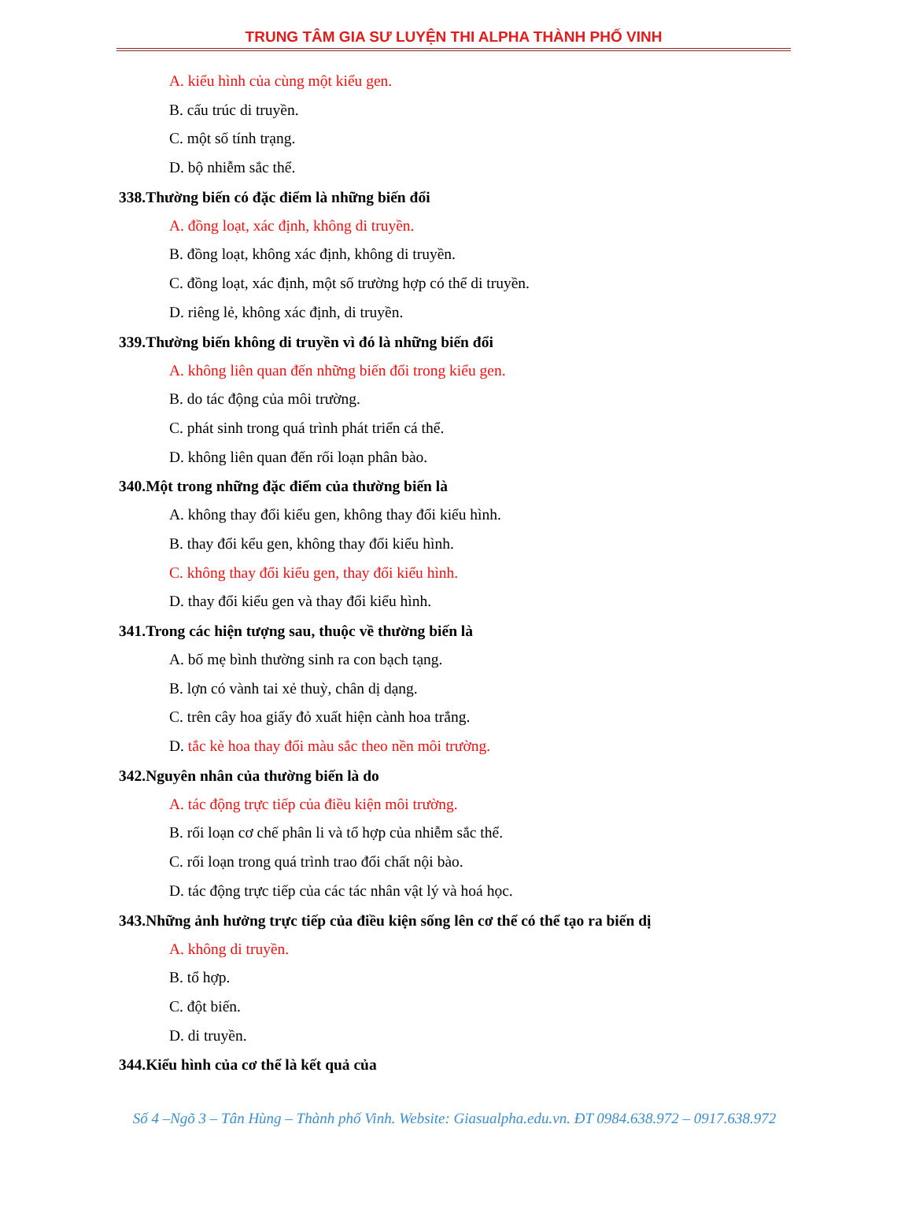TRUNG TÂM GIA SƯ LUYỆN THI ALPHA THÀNH PHỐ VINH
A. kiểu hình của cùng một kiểu gen.
B. cấu trúc di truyền.
C. một số tính trạng.
D. bộ nhiễm sắc thể.
338.Thường biến có đặc điểm là những biến đổi
A. đồng loạt, xác định, không di truyền.
B. đồng loạt, không xác định, không di truyền.
C. đồng loạt, xác định, một số trường hợp có thể di truyền.
D. riêng lẻ, không xác định, di truyền.
339.Thường biến không di truyền vì đó là những biến đổi
A. không liên quan đến những biến đổi trong kiểu gen.
B. do tác động của môi trường.
C. phát sinh trong quá trình phát triển cá thể.
D. không liên quan đến rối loạn phân bào.
340.Một trong những đặc điểm của thường biến là
A. không thay đổi kiểu gen, không thay đổi kiểu hình.
B. thay đổi kểu gen, không thay đổi kiểu hình.
C. không thay đổi kiểu gen, thay đổi kiểu hình.
D. thay đổi kiểu gen và thay đổi kiểu hình.
341.Trong các hiện tượng sau, thuộc về thường biến là
A. bố mẹ bình thường sinh ra con bạch tạng.
B. lợn có vành tai xẻ thuỳ, chân dị dạng.
C. trên cây hoa giấy đỏ xuất hiện cành hoa trắng.
D. tắc kè hoa thay đổi màu sắc theo nền môi trường.
342.Nguyên nhân của thường biến là do
A. tác động trực tiếp của điều kiện môi trường.
B. rối loạn cơ chế phân li và tổ hợp của nhiễm sắc thể.
C. rối loạn trong quá trình trao đổi chất nội bào.
D. tác động trực tiếp của các tác nhân vật lý và hoá học.
343.Những ảnh hưởng trực tiếp của điều kiện sống lên cơ thể có thể tạo ra biến dị
A. không di truyền.
B. tổ hợp.
C. đột biến.
D. di truyền.
344.Kiểu hình của cơ thể là kết quả của
Số 4 –Ngõ 3 – Tân Hùng – Thành phố Vinh. Website: Giasualpha.edu.vn. ĐT 0984.638.972 – 0917.638.972